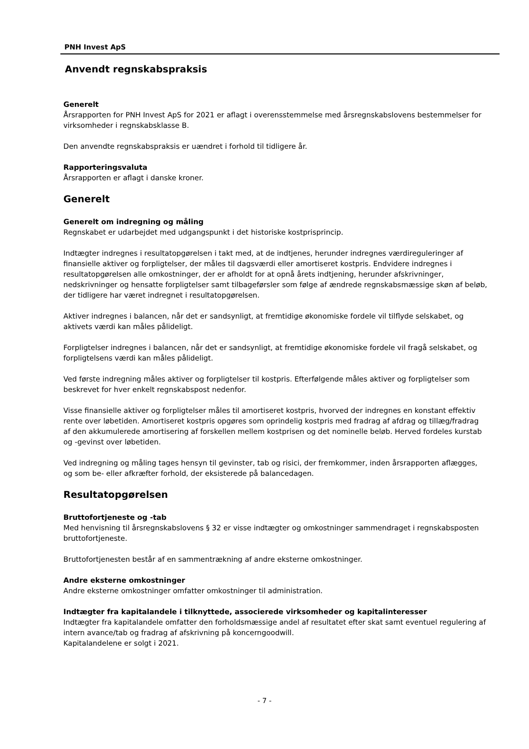PNH Invest ApS
Anvendt regnskabspraksis
Generelt
Årsrapporten for PNH Invest ApS for 2021 er aflagt i overensstemmelse med årsregnskabslovens bestemmelser for virksomheder i regnskabsklasse B.
Den anvendte regnskabspraksis er uændret i forhold til tidligere år.
Rapporteringsvaluta
Årsrapporten er aflagt i danske kroner.
Generelt
Generelt om indregning og måling
Regnskabet er udarbejdet med udgangspunkt i det historiske kostprisprincip.
Indtægter indregnes i resultatopgørelsen i takt med, at de indtjenes, herunder indregnes værdireguleringer af finansielle aktiver og forpligtelser, der måles til dagsværdi eller amortiseret kostpris. Endvidere indregnes i resultatopgørelsen alle omkostninger, der er afholdt for at opnå årets indtjening, herunder afskrivninger, nedskrivninger og hensatte forpligtelser samt tilbageførsler som følge af ændrede regnskabsmæssige skøn af beløb, der tidligere har været indregnet i resultatopgørelsen.
Aktiver indregnes i balancen, når det er sandsynligt, at fremtidige økonomiske fordele vil tilflyde selskabet, og aktivets værdi kan måles pålideligt.
Forpligtelser indregnes i balancen, når det er sandsynligt, at fremtidige økonomiske fordele vil fragå selskabet, og forpligtelsens værdi kan måles pålideligt.
Ved første indregning måles aktiver og forpligtelser til kostpris. Efterfølgende måles aktiver og forpligtelser som beskrevet for hver enkelt regnskabspost nedenfor.
Visse finansielle aktiver og forpligtelser måles til amortiseret kostpris, hvorved der indregnes en konstant effektiv rente over løbetiden. Amortiseret kostpris opgøres som oprindelig kostpris med fradrag af afdrag og tillæg/fradrag af den akkumulerede amortisering af forskellen mellem kostprisen og det nominelle beløb. Herved fordeles kurstab og -gevinst over løbetiden.
Ved indregning og måling tages hensyn til gevinster, tab og risici, der fremkommer, inden årsrapporten aflægges, og som be- eller afkræfter forhold, der eksisterede på balancedagen.
Resultatopgørelsen
Bruttofortjeneste og -tab
Med henvisning til årsregnskabslovens § 32 er visse indtægter og omkostninger sammendraget i regnskabsposten bruttofortjeneste.
Bruttofortjenesten består af en sammentrækning af andre eksterne omkostninger.
Andre eksterne omkostninger
Andre eksterne omkostninger omfatter omkostninger til administration.
Indtægter fra kapitalandele i tilknyttede, associerede virksomheder og kapitalinteresser
Indtægter fra kapitalandele omfatter den forholdsmæssige andel af resultatet efter skat samt eventuel regulering af intern avance/tab og fradrag af afskrivning på koncerngoodwill.
Kapitalandelene er solgt i 2021.
- 7 -